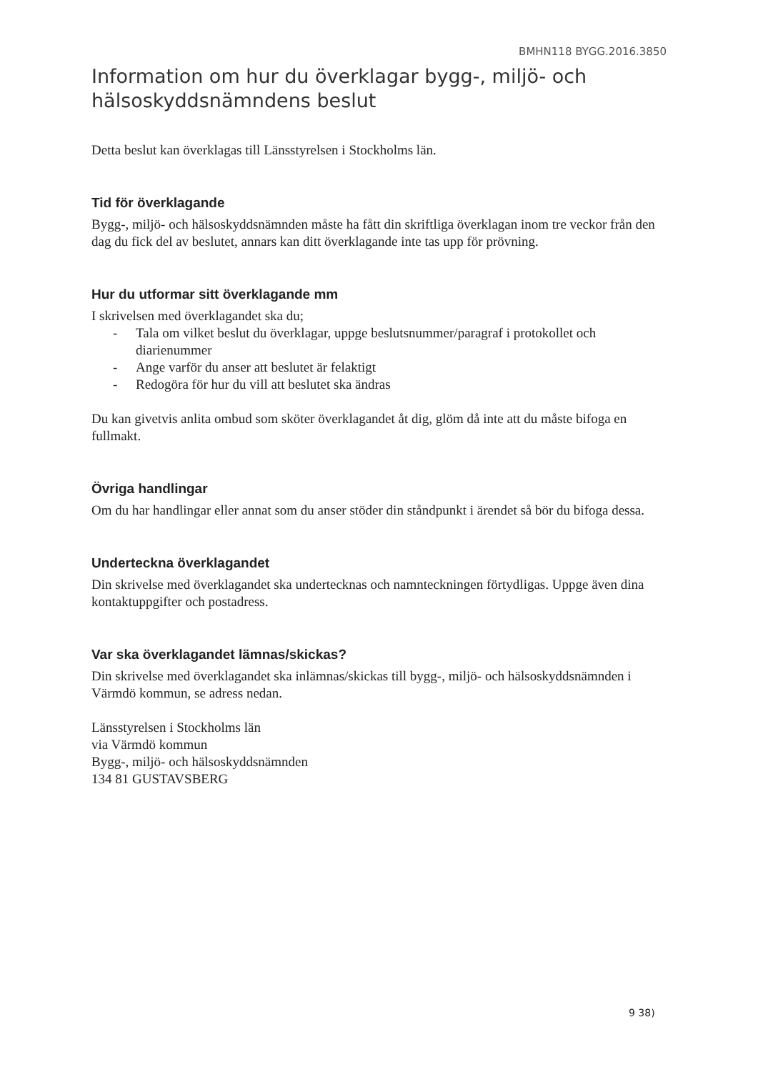BMHN118 BYGG.2016.3850
Information om hur du överklagar bygg-, miljö- och hälsoskyddsnämndens beslut
Detta beslut kan överklagas till Länsstyrelsen i Stockholms län.
Tid för överklagande
Bygg-, miljö- och hälsoskyddsnämnden måste ha fått din skriftliga överklagan inom tre veckor från den dag du fick del av beslutet, annars kan ditt överklagande inte tas upp för prövning.
Hur du utformar sitt överklagande mm
I skrivelsen med överklagandet ska du;
- Tala om vilket beslut du överklagar, uppge beslutsnummer/paragraf i protokollet och diarienummer
- Ange varför du anser att beslutet är felaktigt
- Redogöra för hur du vill att beslutet ska ändras
Du kan givetvis anlita ombud som sköter överklagandet åt dig, glöm då inte att du måste bifoga en fullmakt.
Övriga handlingar
Om du har handlingar eller annat som du anser stöder din ståndpunkt i ärendet så bör du bifoga dessa.
Underteckna överklagandet
Din skrivelse med överklagandet ska undertecknas och namnteckningen förtydligas. Uppge även dina kontaktuppgifter och postadress.
Var ska överklagandet lämnas/skickas?
Din skrivelse med överklagandet ska inlämnas/skickas till bygg-, miljö- och hälsoskyddsnämnden i Värmdö kommun, se adress nedan.
Länsstyrelsen i Stockholms län
via Värmdö kommun
Bygg-, miljö- och hälsoskyddsnämnden
134 81 GUSTAVSBERG
9 38)